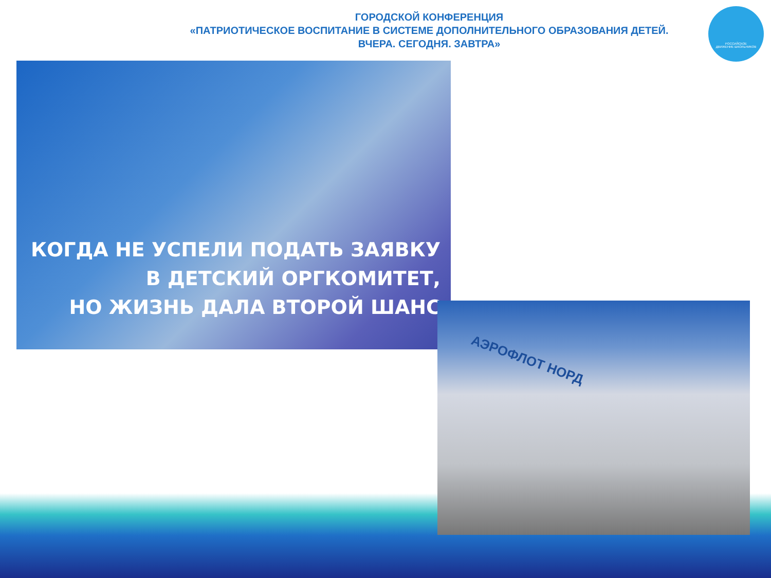ГОРОДСКОЙ КОНФЕРЕНЦИЯ
«ПАТРИОТИЧЕСКОЕ ВОСПИТАНИЕ В СИСТЕМЕ ДОПОЛНИТЕЛЬНОГО ОБРАЗОВАНИЯ ДЕТЕЙ.
ВЧЕРА. СЕГОДНЯ. ЗАВТРА»
РОССИЙСКОЕ
ДВИЖЕНИЕ ШКОЛЬНИКОВ
КОГДА НЕ УСПЕЛИ ПОДАТЬ ЗАЯВКУ
В ДЕТСКИЙ ОРГКОМИТЕТ,
НО ЖИЗНЬ ДАЛА ВТОРОЙ ШАНС
АЭРОФЛОТ НОРД